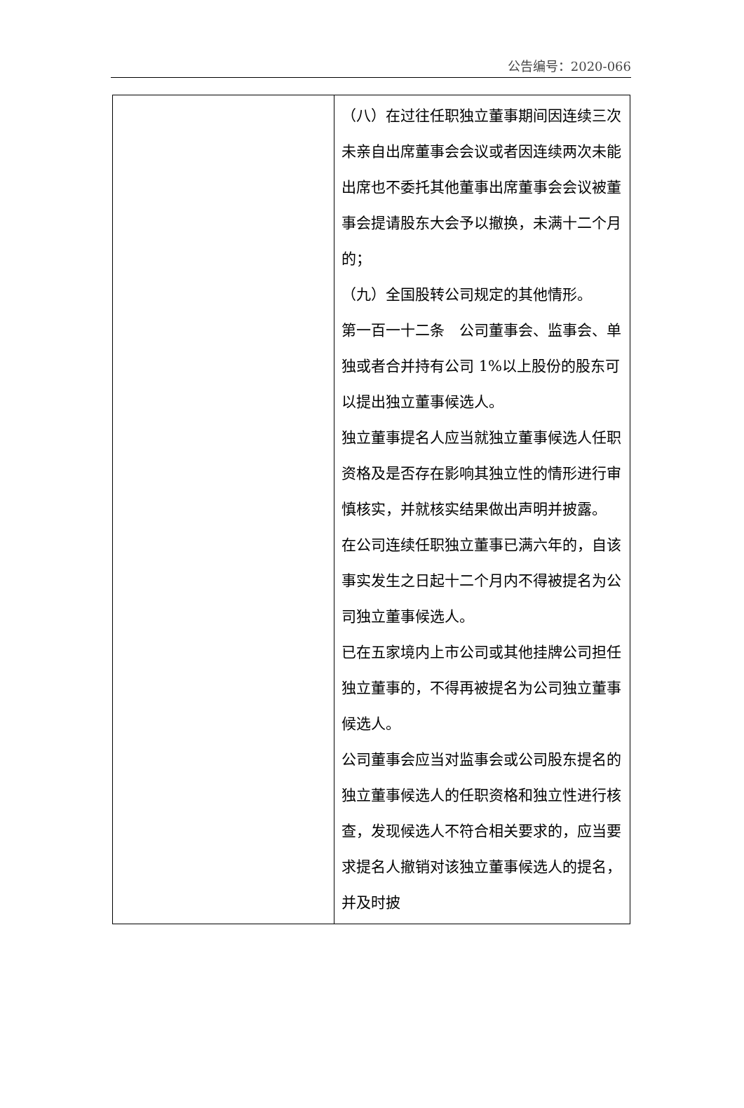公告编号：2020-066
| | （八）在过往任职独立董事期间因连续三次未亲自出席董事会会议或者因连续两次未能出席也不委托其他董事出席董事会会议被董事会提请股东大会予以撤换，未满十二个月的； （九）全国股转公司规定的其他情形。 第一百一十二条 公司董事会、监事会、单独或者合并持有公司 1%以上股份的股东可以提出独立董事候选人。 独立董事提名人应当就独立董事候选人任职资格及是否存在影响其独立性的情形进行审慎核实，并就核实结果做出声明并披露。 在公司连续任职独立董事已满六年的，自该事实发生之日起十二个月内不得被提名为公司独立董事候选人。 已在五家境内上市公司或其他挂牌公司担任独立董事的，不得再被提名为公司独立董事候选人。 公司董事会应当对监事会或公司股东提名的独立董事候选人的任职资格和独立性进行核查，发现候选人不符合相关要求的，应当要求提名人撤销对该独立董事候选人的提名，并及时披 |